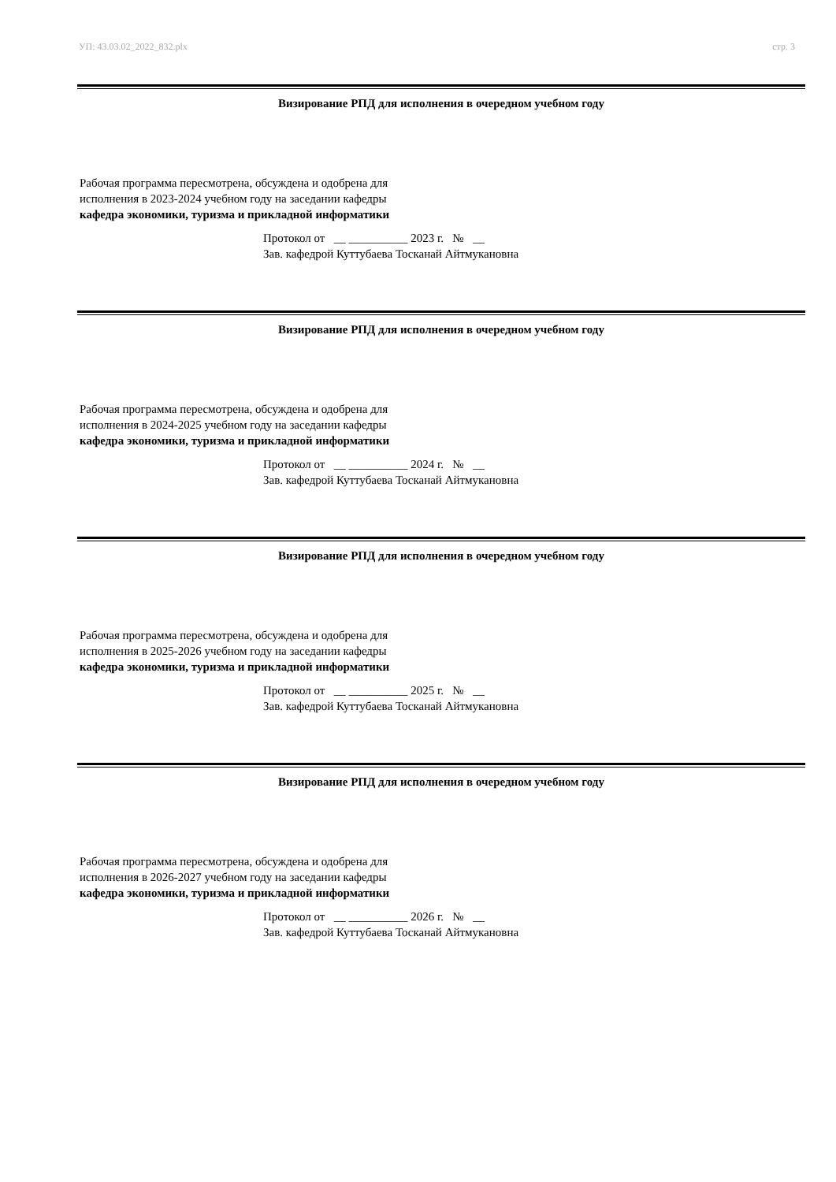УП: 43.03.02_2022_832.plx стр. 3
Визирование РПД для исполнения в очередном учебном году
Рабочая программа пересмотрена, обсуждена и одобрена для
исполнения в 2023-2024 учебном году на заседании кафедры
кафедра экономики, туризма и прикладной информатики
Протокол от __ __________ 2023 г. № __
Зав. кафедрой Куттубаева Тосканай Айтмукановна
Визирование РПД для исполнения в очередном учебном году
Рабочая программа пересмотрена, обсуждена и одобрена для
исполнения в 2024-2025 учебном году на заседании кафедры
кафедра экономики, туризма и прикладной информатики
Протокол от __ __________ 2024 г. № __
Зав. кафедрой Куттубаева Тосканай Айтмукановна
Визирование РПД для исполнения в очередном учебном году
Рабочая программа пересмотрена, обсуждена и одобрена для
исполнения в 2025-2026 учебном году на заседании кафедры
кафедра экономики, туризма и прикладной информатики
Протокол от __ __________ 2025 г. № __
Зав. кафедрой Куттубаева Тосканай Айтмукановна
Визирование РПД для исполнения в очередном учебном году
Рабочая программа пересмотрена, обсуждена и одобрена для
исполнения в 2026-2027 учебном году на заседании кафедры
кафедра экономики, туризма и прикладной информатики
Протокол от __ __________ 2026 г. № __
Зав. кафедрой Куттубаева Тосканай Айтмукановна